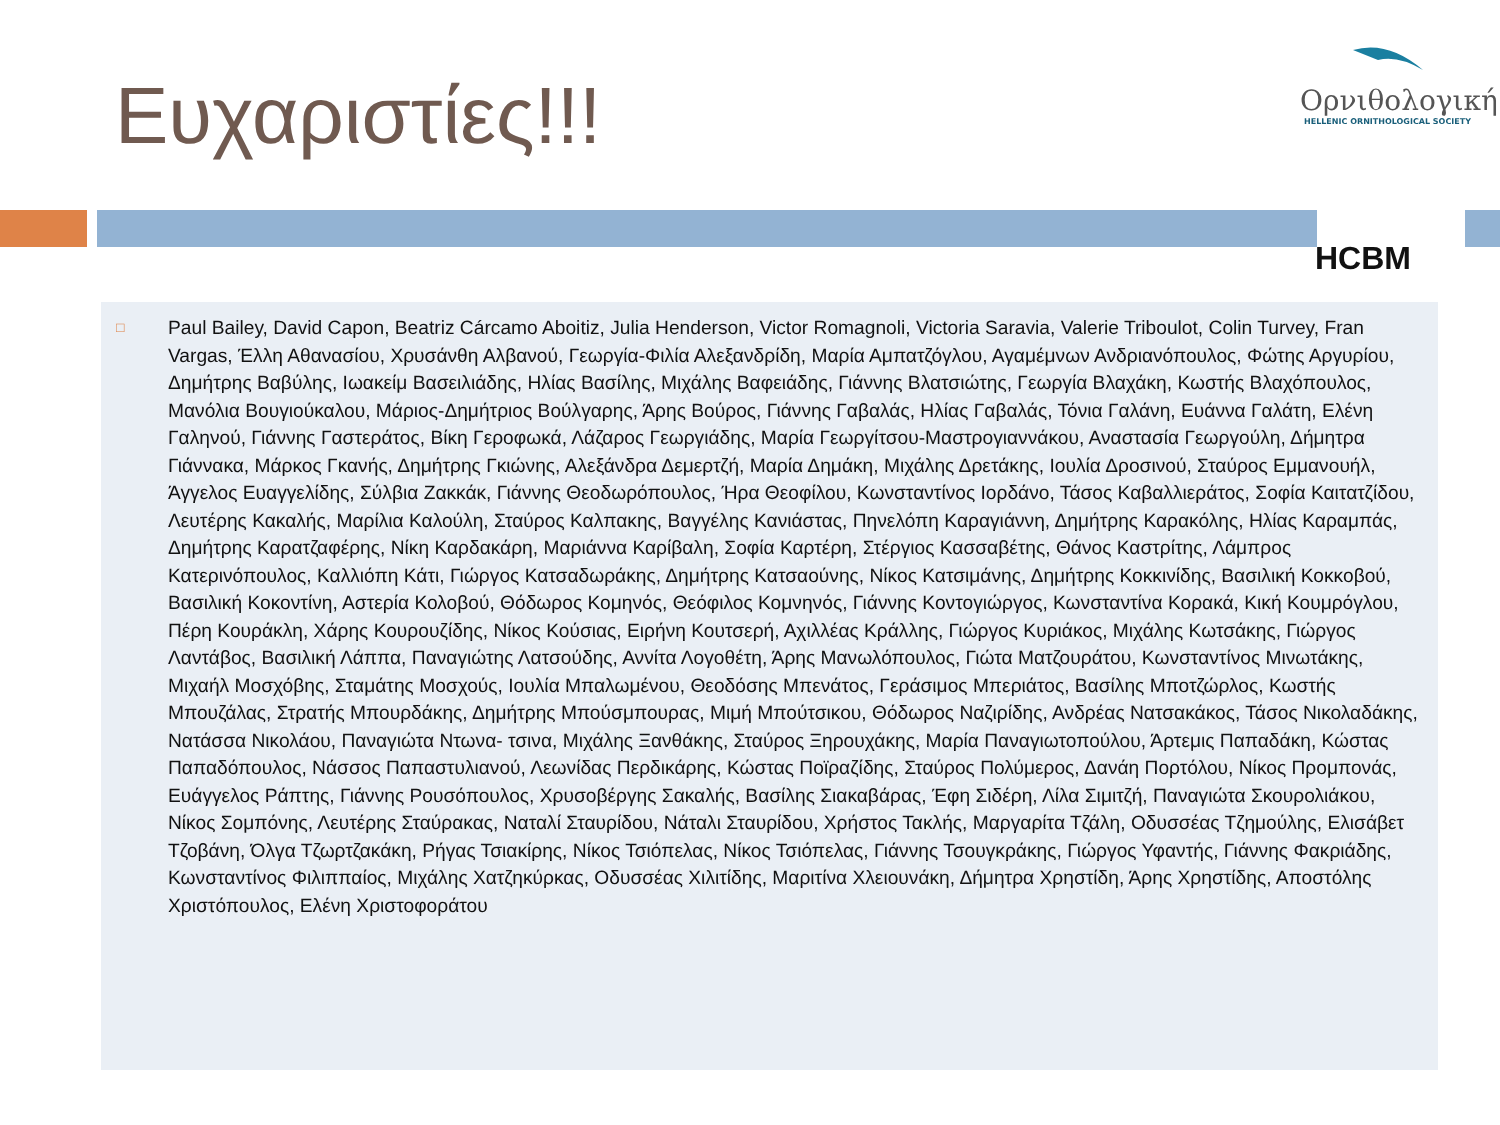Ευχαριστίες!!!
Ορνιθολογική
HELLENIC ORNITHOLOGICAL SOCIETY
HCBM
□ Paul Bailey, David Capon, Beatriz Cárcamo Aboitiz, Julia Henderson, Victor Romagnoli, Victoria Saravia, Valerie Triboulot, Colin Turvey, Fran Vargas, Έλλη Αθανασίου, Χρυσάνθη Αλβανού, Γεωργία-Φιλία Αλεξανδρίδη, Μαρία Αμπατζόγλου, Αγαμέμνων Ανδριανόπουλος, Φώτης Αργυρίου, Δημήτρης Βαβύλης, Ιωακείμ Βασειλιάδης, Ηλίας Βασίλης, Μιχάλης Βαφειάδης, Γιάννης Βλατσιώτης, Γεωργία Βλαχάκη, Κωστής Βλαχόπουλος, Μανόλια Βουγιούκαλου, Μάριος-Δημήτριος Βούλγαρης, Άρης Βούρος, Γιάννης Γαβαλάς, Ηλίας Γαβαλάς, Τόνια Γαλάνη, Ευάννα Γαλάτη, Ελένη Γαληνού, Γιάννης Γαστεράτος, Βίκη Γεροφωκά, Λάζαρος Γεωργιάδης, Μαρία Γεωργίτσου-Μαστρογιαννάκου, Αναστασία Γεωργούλη, Δήμητρα Γιάννακα, Μάρκος Γκανής, Δημήτρης Γκιώνης, Αλεξάνδρα Δεμερτζή, Μαρία Δημάκη, Μιχάλης Δρετάκης, Ιουλία Δροσινού, Σταύρος Εμμανουήλ, Άγγελος Ευαγγελίδης, Σύλβια Ζακκάκ, Γιάννης Θεοδωρόπουλος, Ήρα Θεοφίλου, Κωνσταντίνος Ιορδάνο, Τάσος Καβαλλιεράτος, Σοφία Καιτατζίδου, Λευτέρης Κακαλής, Μαρίλια Καλούλη, Σταύρος Καλπακης, Βαγγέλης Κανιάστας, Πηνελόπη Καραγιάννη, Δημήτρης Καρακόλης, Ηλίας Καραμπάς, Δημήτρης Καρατζαφέρης, Νίκη Καρδακάρη, Μαριάννα Καρίβαλη, Σοφία Καρτέρη, Στέργιος Κασσαβέτης, Θάνος Καστρίτης, Λάμπρος Κατερινόπουλος, Καλλιόπη Κάτι, Γιώργος Κατσαδωράκης, Δημήτρης Κατσαούνης, Νίκος Κατσιμάνης, Δημήτρης Κοκκινίδης, Βασιλική Κοκκοβού, Βασιλική Κοκοντίνη, Αστερία Κολοβού, Θόδωρος Κομηνός, Θεόφιλος Κομνηνός, Γιάννης Κοντογιώργος, Κωνσταντίνα Κορακά, Κική Κουμρόγλου, Πέρη Κουράκλη, Χάρης Κουρουζίδης, Νίκος Κούσιας, Ειρήνη Κουτσερή, Αχιλλέας Κράλλης, Γιώργος Κυριάκος, Μιχάλης Κωτσάκης, Γιώργος Λαντάβος, Βασιλική Λάππα, Παναγιώτης Λατσούδης, Αννίτα Λογοθέτη, Άρης Μανωλόπουλος, Γιώτα Ματζουράτου, Κωνσταντίνος Μινωτάκης, Μιχαήλ Μοσχόβης, Σταμάτης Μοσχούς, Ιουλία Μπαλωμένου, Θεοδόσης Μπενάτος, Γεράσιμος Μπεριάτος, Βασίλης Μποτζώρλος, Κωστής Μπουζάλας, Στρατής Μπουρδάκης, Δημήτρης Μπούσμπουρας, Μιμή Μπούτσικου, Θόδωρος Ναζιρίδης, Ανδρέας Νατσακάκος, Τάσος Νικολαδάκης, Νατάσσα Νικολάου, Παναγιώτα Ντωνα- τσινα, Μιχάλης Ξανθάκης, Σταύρος Ξηρουχάκης, Μαρία Παναγιωτοπούλου, Άρτεμις Παπαδάκη, Κώστας Παπαδόπουλος, Νάσσος Παπαστυλιανού, Λεωνίδας Περδικάρης, Κώστας Ποϊραζίδης, Σταύρος Πολύμερος, Δανάη Πορτόλου, Νίκος Προμπονάς, Ευάγγελος Ράπτης, Γιάννης Ρουσόπουλος, Χρυσοβέργης Σακαλής, Βασίλης Σιακαβάρας, Έφη Σιδέρη, Λίλα Σιμιτζή, Παναγιώτα Σκουρολιάκου, Νίκος Σομπόνης, Λευτέρης Σταύρακας, Ναταλί Σταυρίδου, Νάταλι Σταυρίδου, Χρήστος Τακλής, Μαργαρίτα Τζάλη, Οδυσσέας Τζημούλης, Ελισάβετ Τζοβάνη, Όλγα Τζωρτζακάκη, Ρήγας Τσιακίρης, Νίκος Τσιόπελας, Νίκος Τσιόπελας, Γιάννης Τσουγκράκης, Γιώργος Υφαντής, Γιάννης Φακριάδης, Κωνσταντίνος Φιλιππαίος, Μιχάλης Χατζηκύρκας, Οδυσσέας Χιλιτίδης, Μαριτίνα Χλειουνάκη, Δήμητρα Χρηστίδη, Άρης Χρηστίδης, Αποστόλης Χριστόπουλος, Ελένη Χριστοφοράτου